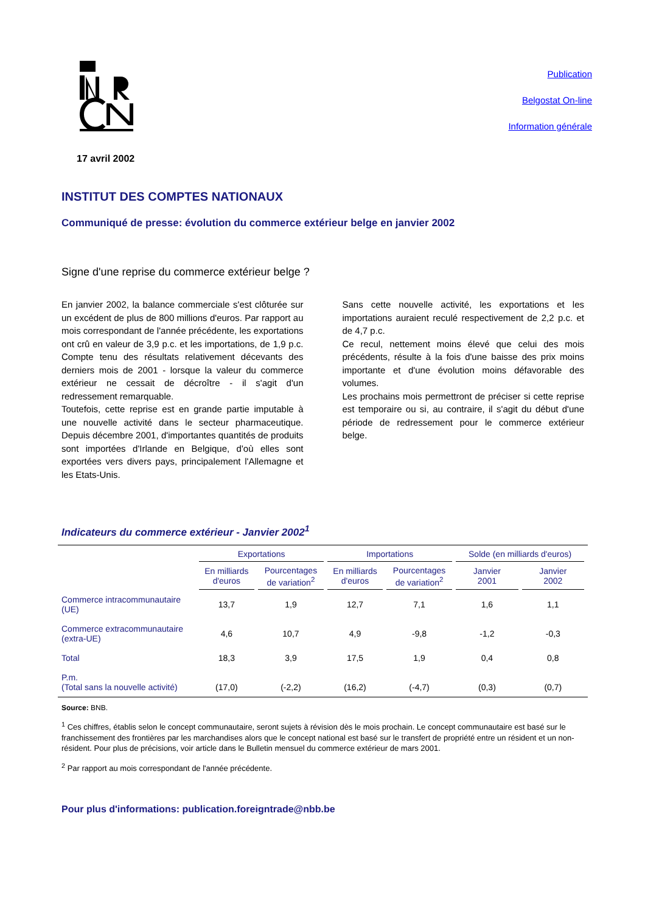Publication
Belgostat On-line
Information générale
17 avril 2002
INSTITUT DES COMPTES NATIONAUX
Communiqué de presse: évolution du commerce extérieur belge en janvier 2002
Signe d'une reprise du commerce extérieur belge ?
En janvier 2002, la balance commerciale s'est clôturée sur un excédent de plus de 800 millions d'euros. Par rapport au mois correspondant de l'année précédente, les exportations ont crû en valeur de 3,9 p.c. et les importations, de 1,9 p.c. Compte tenu des résultats relativement décevants des derniers mois de 2001 - lorsque la valeur du commerce extérieur ne cessait de décroître - il s'agit d'un redressement remarquable.
Toutefois, cette reprise est en grande partie imputable à une nouvelle activité dans le secteur pharmaceutique. Depuis décembre 2001, d'importantes quantités de produits sont importées d'Irlande en Belgique, d'où elles sont exportées vers divers pays, principalement l'Allemagne et les Etats-Unis.
Sans cette nouvelle activité, les exportations et les importations auraient reculé respectivement de 2,2 p.c. et de 4,7 p.c.
Ce recul, nettement moins élevé que celui des mois précédents, résulte à la fois d'une baisse des prix moins importante et d'une évolution moins défavorable des volumes.
Les prochains mois permettront de préciser si cette reprise est temporaire ou si, au contraire, il s'agit du début d'une période de redressement pour le commerce extérieur belge.
Indicateurs du commerce extérieur - Janvier 2002<sup>1</sup>
| | Exportations | | Importations | | Solde (en milliards d'euros) | |
| --- | --- | --- | --- | --- | --- | --- |
| | En milliards d'euros | Pourcentages de variation<sup>2</sup> | En milliards d'euros | Pourcentages de variation<sup>2</sup> | Janvier 2001 | Janvier 2002 |
| Commerce intracommunautaire (UE) | 13,7 | 1,9 | 12,7 | 7,1 | 1,6 | 1,1 |
| Commerce extracommunautaire (extra-UE) | 4,6 | 10,7 | 4,9 | -9,8 | -1,2 | -0,3 |
| Total | 18,3 | 3,9 | 17,5 | 1,9 | 0,4 | 0,8 |
| P.m. (Total sans la nouvelle activité) | (17,0) | (-2,2) | (16,2) | (-4,7) | (0,3) | (0,7) |
Source: BNB.
<sup>1</sup> Ces chiffres, établis selon le concept communautaire, seront sujets à révision dès le mois prochain. Le concept communautaire est basé sur le franchissement des frontières par les marchandises alors que le concept national est basé sur le transfert de propriété entre un résident et un non-résident. Pour plus de précisions, voir article dans le Bulletin mensuel du commerce extérieur de mars 2001.
<sup>2</sup> Par rapport au mois correspondant de l'année précédente.
Pour plus d'informations: publication.foreigntrade@nbb.be